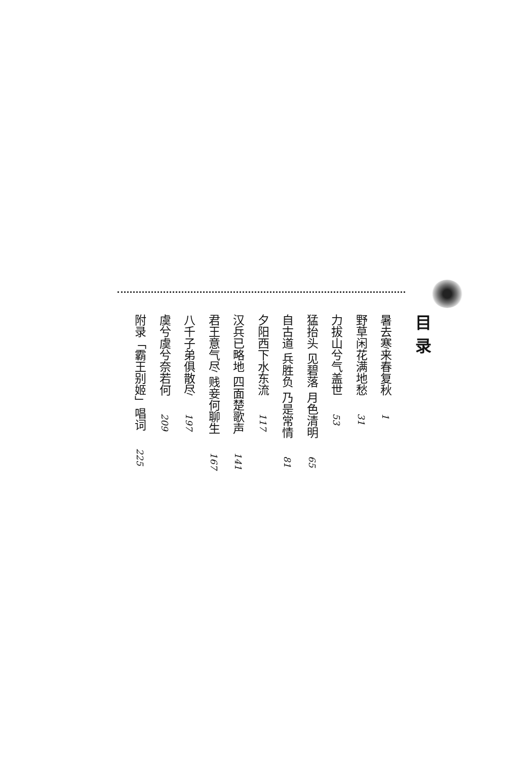目录
暑去寒来春复秋 1
野草闲花满地愁 31
力拔山兮气盖世 53
猛抬头 见碧落 月色清明 65
自古道 兵胜负 乃是常情 81
夕阳西下水东流 117
汉兵已略地 四面楚歌声 141
君王意气尽 贱妾何聊生 167
八千子弟俱散尽 197
虞兮虞兮奈若何 209
附录「霸王别姬」唱词 225